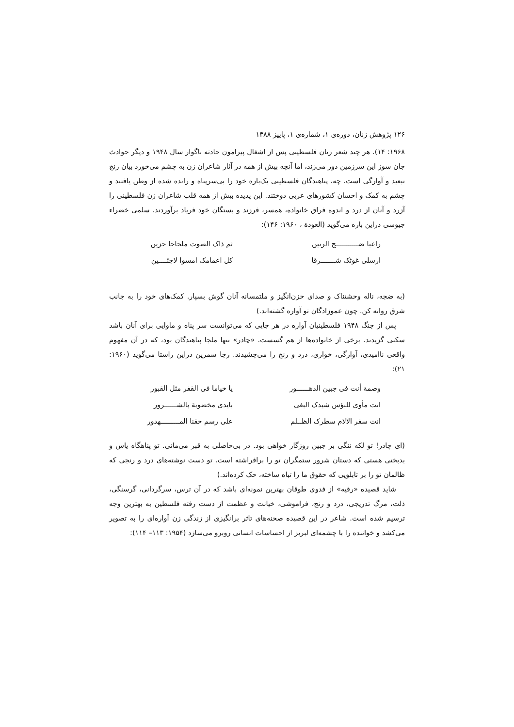۱۲۶ پژوهش زنان، دوره‌ی ۱، شماره‌ی ۱، پاییز ۱۳۸۸
۱۹۶۸: ۱۴). هر چند شعر زنان فلسطینی پس از اشغال پیرامون حادثه ناگوار سال ۱۹۴۸ و دیگر حوادث جان سوز این سرزمین دور می‌زند، اما آنچه بیش از همه در آثار شاعران زن به چشم می‌خورد بیان رنج تبعید و آوارگی است. چه، پناهندگان فلسطینی یک‌باره خود را بی‌سرپناه و رانده شده از وطن یافتند و چشم به کمک و احسان کشورهای عربی دوختند. این پدیده بیش از همه قلب شاعران زن فلسطینی را آزرد و آنان از درد و اندوه فراق خانواده، همسر، فرزند و بستگان خود فریاد برآوردند. سلمی خضراء جیوسی دراین باره می‌گوید (العودة ، ۱۹۶۰: ۱۴۶):
راعبا ضـــــــــــج الرنین
ثم ذاک الصوت ملحاحا حزین
ارسلی غوثک شـــــــرقا
کل اعمامک امسوا لاجئــــین
(به ضجه، ناله وحشتناک و صدای حزن‌انگیز و ملتمسانه آنان گوش بسپار. کمک‌های خود را به جانب شرق روانه کن. چون عموزادگان تو آواره گشته‌اند.)
پس از جنگ ۱۹۴۸ فلسطینیان آواره در هر جایی که می‌توانست سر پناه و ماوایی برای آنان باشد سکنی گزیدند. برخی از خانواده‌ها از هم گسست. «چادر» تنها ملجا پناهندگان بود، که در آن مفهوم واقعی ناامیدی، آوارگی، خواری، درد و رنج را می‌چشیدند. رجا سمرین دراین راستا می‌گوید (۱۹۶۰: ۲۱):
وصمة أنت فی جبین الدهــــــور
یا خیاما فی القفر مثل القبور
انت مأوی للبؤس شیدک البغی
بایدی مخضوبة بالشــــــرور
انت سفر الآلام سطرک الظــلم
علی رسم حقنا المـــــــــهدور
(ای چادر! تو لکه ننگی بر جبین روزگار خواهی بود. در بی‌حاصلی به قبر می‌مانی. تو پناهگاه یاس و بدبختی هستی که دستان شرور ستمگران تو را برافراشته است. تو دست نوشته‌های درد و رنجی که ظالمان تو را بر تابلویی که حقوق ما را تباه ساخته، حک کرده‌اند.)
شاید قصیده «رقیه» از فدوی طوقان بهترین نمونه‌ای باشد که در آن ترس، سرگردانی، گرسنگی، ذلت، مرگ تدریجی، درد و رنج، فراموشی، خیانت و عظمت از دست رفته فلسطین به بهترین وجه ترسیم شده است. شاعر در این قصیده صحنه‌های تاثر برانگیزی از زندگی زن آواره‌ای را به تصویر می‌کشد و خواننده را با چشمه‌ای لبریز از احساسات انسانی روبرو می‌سازد (۱۹۵۴: ۱۱۳– ۱۱۴):